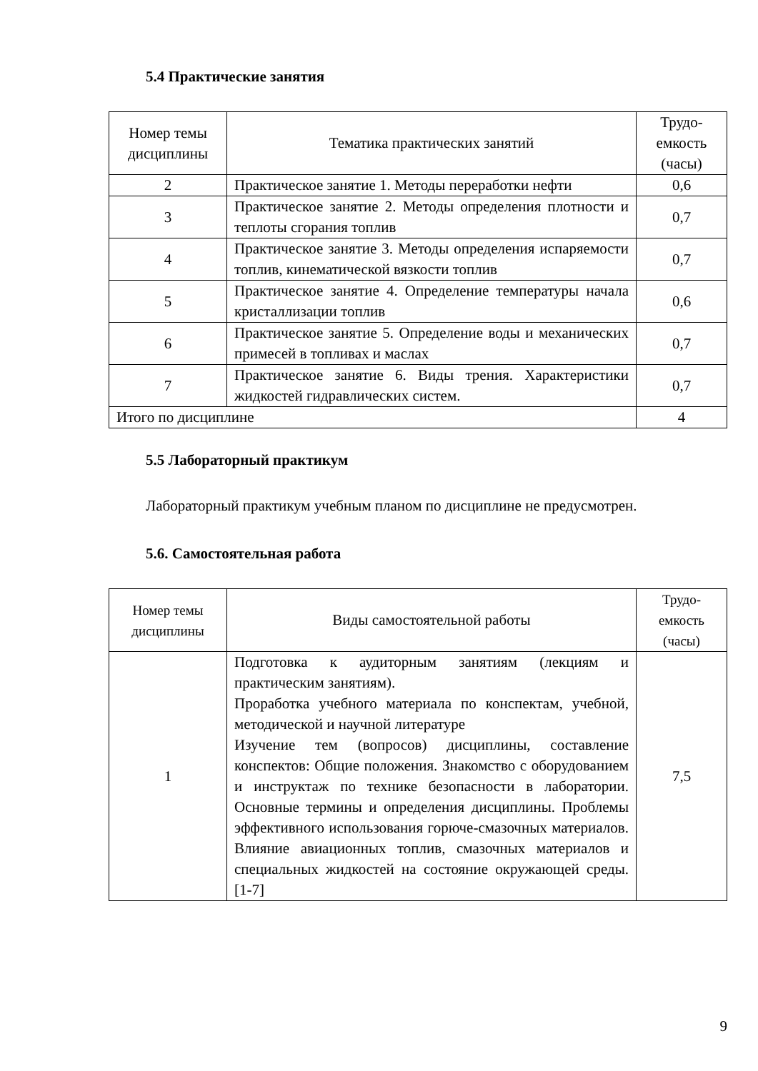5.4 Практические занятия
| Номер темы дисциплины | Тематика практических занятий | Трудо-емкость (часы) |
| 2 | Практическое занятие 1. Методы переработки нефти | 0,6 |
| 3 | Практическое занятие 2. Методы определения плотности и теплоты сгорания топлив | 0,7 |
| 4 | Практическое занятие 3. Методы определения испаряемости топлив, кинематической вязкости топлив | 0,7 |
| 5 | Практическое занятие 4. Определение температуры начала кристаллизации топлив | 0,6 |
| 6 | Практическое занятие 5. Определение воды и механических примесей в топливах и маслах | 0,7 |
| 7 | Практическое занятие 6. Виды трения. Характеристики жидкостей гидравлических систем. | 0,7 |
| Итого по дисциплине | | 4 |
5.5 Лабораторный практикум
Лабораторный практикум учебным планом по дисциплине не предусмотрен.
5.6. Самостоятельная работа
| Номер темы дисциплины | Виды самостоятельной работы | Трудо-емкость (часы) |
| 1 | Подготовка к аудиторным занятиям (лекциям и практическим занятиям). Проработка учебного материала по конспектам, учебной, методической и научной литературе Изучение тем (вопросов) дисциплины, составление конспектов: Общие положения. Знакомство с оборудованием и инструктаж по технике безопасности в лаборатории. Основные термины и определения дисциплины. Проблемы эффективного использования горюче-смазочных материалов. Влияние авиационных топлив, смазочных материалов и специальных жидкостей на состояние окружающей среды. [1-7] | 7,5 |
9